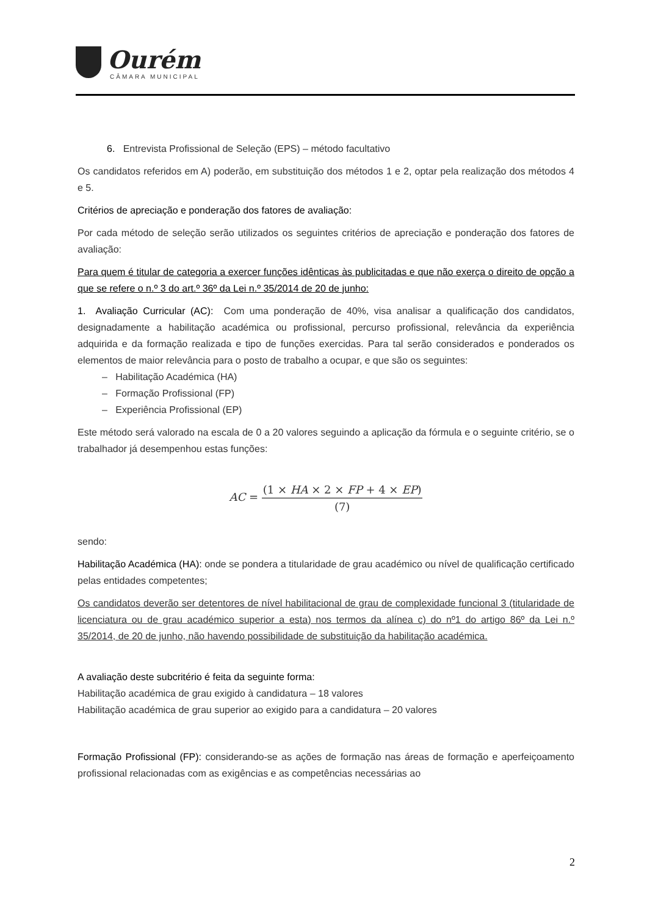Ourém
CÂMARA MUNICIPAL
6. Entrevista Profissional de Seleção (EPS) – método facultativo
Os candidatos referidos em A) poderão, em substituição dos métodos 1 e 2, optar pela realização dos métodos 4 e 5.
Critérios de apreciação e ponderação dos fatores de avaliação:
Por cada método de seleção serão utilizados os seguintes critérios de apreciação e ponderação dos fatores de avaliação:
Para quem é titular de categoria a exercer funções idênticas às publicitadas e que não exerça o direito de opção a que se refere o n.º 3 do art.º 36º da Lei n.º 35/2014 de 20 de junho:
1. Avaliação Curricular (AC): Com uma ponderação de 40%, visa analisar a qualificação dos candidatos, designadamente a habilitação académica ou profissional, percurso profissional, relevância da experiência adquirida e da formação realizada e tipo de funções exercidas. Para tal serão considerados e ponderados os elementos de maior relevância para o posto de trabalho a ocupar, e que são os seguintes:
– Habilitação Académica (HA)
– Formação Profissional (FP)
– Experiência Profissional (EP)
Este método será valorado na escala de 0 a 20 valores seguindo a aplicação da fórmula e o seguinte critério, se o trabalhador já desempenhou estas funções:
AC = (1 × HA × 2 × FP + 4 × EP) (7)
sendo:
Habilitação Académica (HA): onde se pondera a titularidade de grau académico ou nível de qualificação certificado pelas entidades competentes;
Os candidatos deverão ser detentores de nível habilitacional de grau de complexidade funcional 3 (titularidade de licenciatura ou de grau académico superior a esta) nos termos da alínea c) do nº1 do artigo 86º da Lei n.º 35/2014, de 20 de junho, não havendo possibilidade de substituição da habilitação académica.
A avaliação deste subcritério é feita da seguinte forma:
Habilitação académica de grau exigido à candidatura – 18 valores
Habilitação académica de grau superior ao exigido para a candidatura – 20 valores
Formação Profissional (FP): considerando-se as ações de formação nas áreas de formação e aperfeiçoamento profissional relacionadas com as exigências e as competências necessárias ao
2